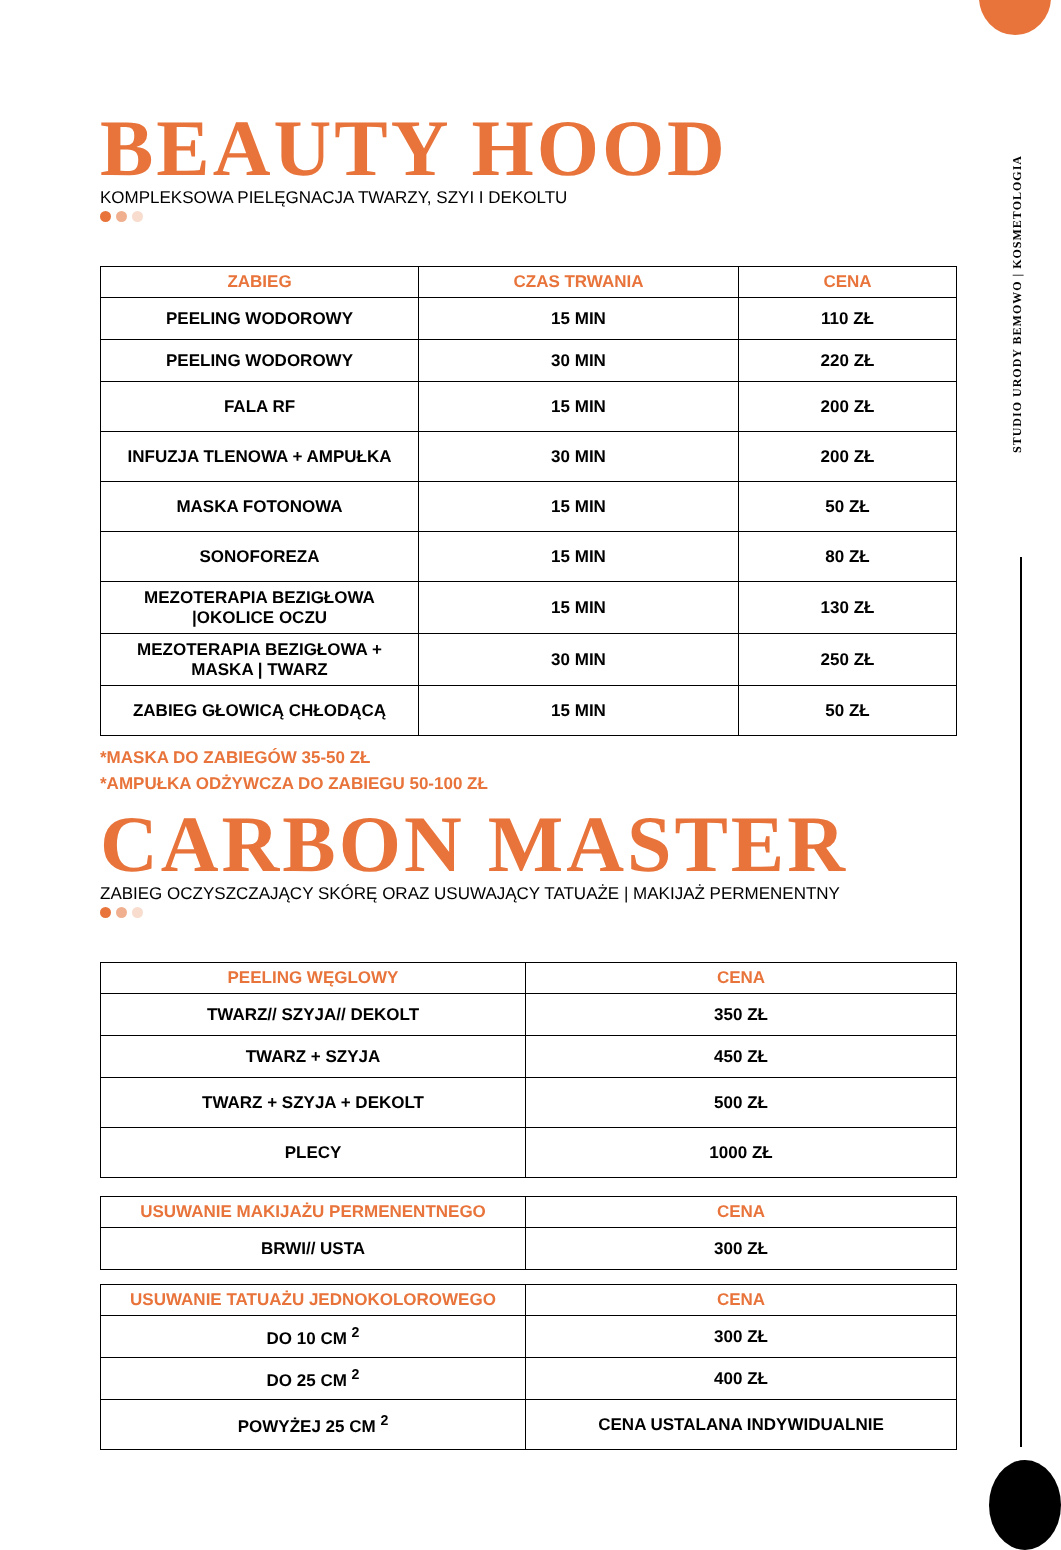STUDIO URODY BEMOWO | KOSMETOLOGIA
BEAUTY HOOD
KOMPLEKSOWA PIELĘGNACJA TWARZY, SZYI I DEKOLTU
| ZABIEG | CZAS TRWANIA | CENA |
| --- | --- | --- |
| PEELING WODOROWY | 15 MIN | 110 ZŁ |
| PEELING WODOROWY | 30 MIN | 220 ZŁ |
| FALA RF | 15 MIN | 200 ZŁ |
| INFUZJA TLENOWA + AMPUŁKA | 30 MIN | 200 ZŁ |
| MASKA FOTONOWA | 15 MIN | 50 ZŁ |
| SONOFOREZA | 15 MIN | 80 ZŁ |
| MEZOTERAPIA BEZIGŁOWA /OKOLICE OCZU | 15 MIN | 130 ZŁ |
| MEZOTERAPIA BEZIGŁOWA + MASKA / TWARZ | 30 MIN | 250 ZŁ |
| ZABIEG GŁOWICĄ CHŁODĄCĄ | 15 MIN | 50 ZŁ |
*MASKA DO ZABIEGÓW 35-50 ZŁ
*AMPUŁKA ODŻYWCZA DO ZABIEGU 50-100 ZŁ
CARBON MASTER
ZABIEG OCZYSZCZAJĄCY SKÓRĘ ORAZ USUWAJĄCY TATUAŻE | MAKIJAŻ PERMENENTNY
| PEELING WĘGLOWY | CENA |
| --- | --- |
| TWARZ// SZYJA// DEKOLT | 350 ZŁ |
| TWARZ + SZYJA | 450 ZŁ |
| TWARZ + SZYJA + DEKOLT | 500 ZŁ |
| PLECY | 1000 ZŁ |
| USUWANIE MAKIJAŻU PERMENENTNEGO | CENA |
| --- | --- |
| BRWI// USTA | 300 ZŁ |
| USUWANIE TATUAŻU JEDNOKOLOROWEGO | CENA |
| --- | --- |
| DO 10 CM <sup>2</sup> | 300 ZŁ |
| DO 25 CM <sup>2</sup> | 400 ZŁ |
| POWYŻEJ 25 CM <sup>2</sup> | CENA USTALANA INDYWIDUALNIE |